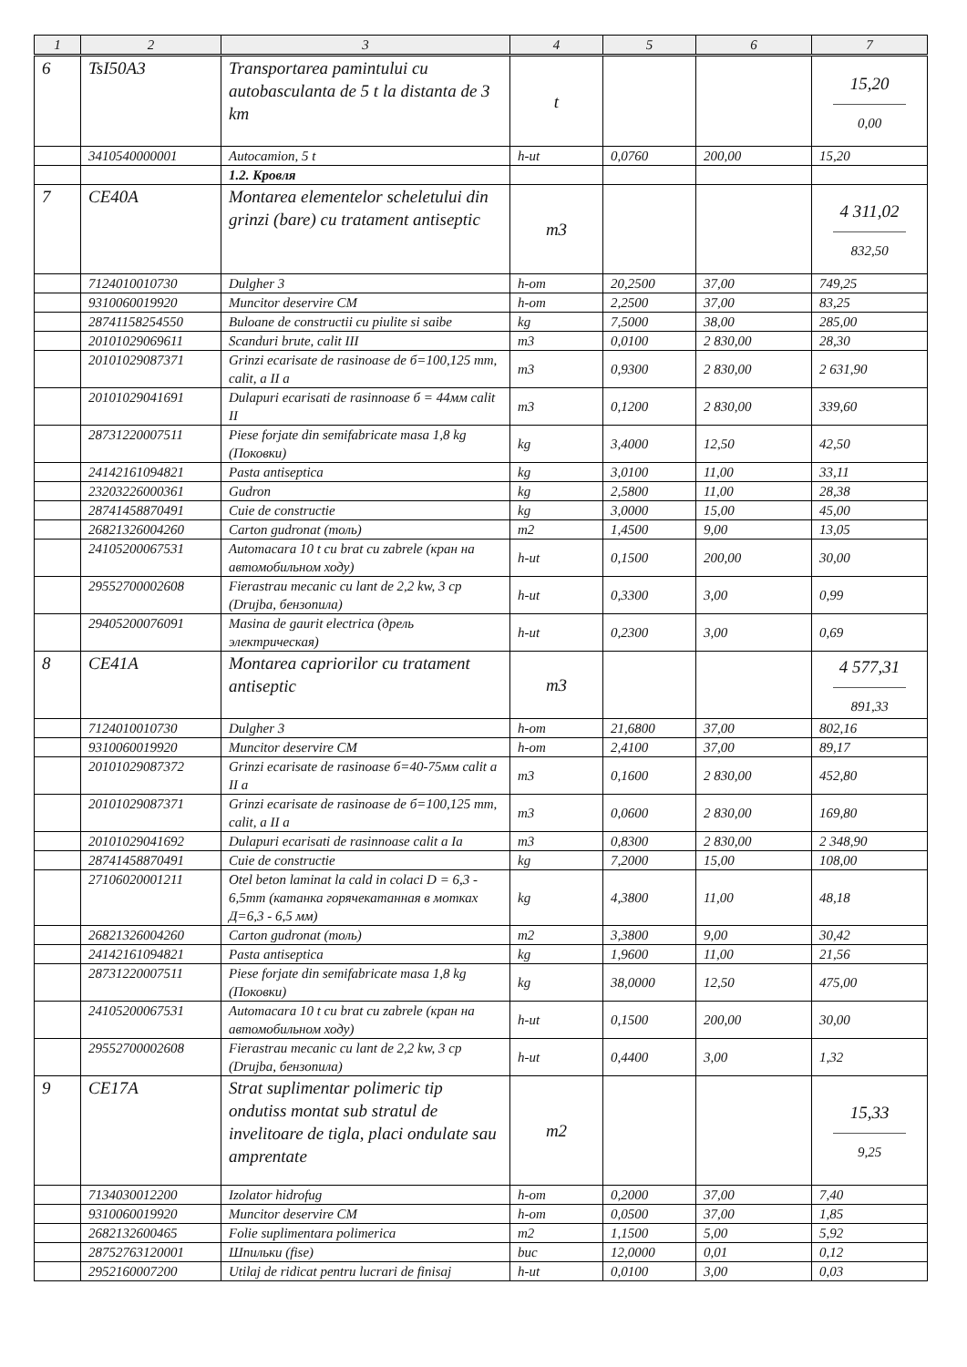| 1 | 2 | 3 | 4 | 5 | 6 | 7 |
| --- | --- | --- | --- | --- | --- | --- |
| 6 | TsI50A3 | Transportarea pamintului cu autobasculanta de 5 t la distanta de 3 km | t | | | 15,20 0,00 |
| | 3410540000001 | Autocamion, 5 t | h-ut | 0,0760 | 200,00 | 15,20 |
| | | 1.2. Кровля | | | | |
| 7 | CE40A | Montarea elementelor scheletului din grinzi (bare) cu tratament antiseptic | m3 | | | 4 311,02 832,50 |
| | 7124010010730 | Dulgher 3 | h-om | 20,2500 | 37,00 | 749,25 |
| | 9310060019920 | Muncitor deservire CM | h-om | 2,2500 | 37,00 | 83,25 |
| | 28741158254550 | Buloane de constructii cu piulite si saibe | kg | 7,5000 | 38,00 | 285,00 |
| | 20101029069611 | Scanduri brute, calit III | m3 | 0,0100 | 2 830,00 | 28,30 |
| | 20101029087371 | Grinzi ecarisate de rasinoase de б=100,125 mm, calit, a II a | m3 | 0,9300 | 2 830,00 | 2 631,90 |
| | 20101029041691 | Dulapuri ecarisati de rasinnoase б = 44мм calit II | m3 | 0,1200 | 2 830,00 | 339,60 |
| | 28731220007511 | Piese forjate din semifabricate masa 1,8 kg (Поковки) | kg | 3,4000 | 12,50 | 42,50 |
| | 24142161094821 | Pasta antiseptica | kg | 3,0100 | 11,00 | 33,11 |
| | 23203226000361 | Gudron | kg | 2,5800 | 11,00 | 28,38 |
| | 28741458870491 | Cuie de constructie | kg | 3,0000 | 15,00 | 45,00 |
| | 26821326004260 | Carton gudronat (толь) | m2 | 1,4500 | 9,00 | 13,05 |
| | 24105200067531 | Automacara 10 t cu brat cu zabrele (кран на автомобильном ходу) | h-ut | 0,1500 | 200,00 | 30,00 |
| | 29552700002608 | Fierastrau mecanic cu lant de 2,2 kw, 3 cp (Drujba, бензопила) | h-ut | 0,3300 | 3,00 | 0,99 |
| | 29405200076091 | Masina de gaurit electrica (дрель электрическая) | h-ut | 0,2300 | 3,00 | 0,69 |
| 8 | CE41A | Montarea capriorilor cu tratament antiseptic | m3 | | | 4 577,31 891,33 |
| | 7124010010730 | Dulgher 3 | h-om | 21,6800 | 37,00 | 802,16 |
| | 9310060019920 | Muncitor deservire CM | h-om | 2,4100 | 37,00 | 89,17 |
| | 20101029087372 | Grinzi ecarisate de rasinoase б=40-75мм calit a II a | m3 | 0,1600 | 2 830,00 | 452,80 |
| | 20101029087371 | Grinzi ecarisate de rasinoase de б=100,125 mm, calit, a II a | m3 | 0,0600 | 2 830,00 | 169,80 |
| | 20101029041692 | Dulapuri ecarisati de rasinnoase calit a Ia | m3 | 0,8300 | 2 830,00 | 2 348,90 |
| | 28741458870491 | Cuie de constructie | kg | 7,2000 | 15,00 | 108,00 |
| | 27106020001211 | Otel beton laminat la cald in colaci D = 6,3 - 6,5mm (катанка горячекатанная в мотках Д=6,3 - 6,5 мм) | kg | 4,3800 | 11,00 | 48,18 |
| | 26821326004260 | Carton gudronat (толь) | m2 | 3,3800 | 9,00 | 30,42 |
| | 24142161094821 | Pasta antiseptica | kg | 1,9600 | 11,00 | 21,56 |
| | 28731220007511 | Piese forjate din semifabricate masa 1,8 kg (Поковки) | kg | 38,0000 | 12,50 | 475,00 |
| | 24105200067531 | Automacara 10 t cu brat cu zabrele (кран на автомобильном ходу) | h-ut | 0,1500 | 200,00 | 30,00 |
| | 29552700002608 | Fierastrau mecanic cu lant de 2,2 kw, 3 cp (Drujba, бензопила) | h-ut | 0,4400 | 3,00 | 1,32 |
| 9 | CE17A | Strat suplimentar polimeric tip ondutiss montat sub stratul de invelitoare de tigla, placi ondulate sau amprentate | m2 | | | 15,33 9,25 |
| | 7134030012200 | Izolator hidrofug | h-om | 0,2000 | 37,00 | 7,40 |
| | 9310060019920 | Muncitor deservire CM | h-om | 0,0500 | 37,00 | 1,85 |
| | 2682132600465 | Folie suplimentara polimerica | m2 | 1,1500 | 5,00 | 5,92 |
| | 28752763120001 | Шпильки (fise) | buc | 12,0000 | 0,01 | 0,12 |
| | 2952160007200 | Utilaj de ridicat pentru lucrari de finisaj | h-ut | 0,0100 | 3,00 | 0,03 |